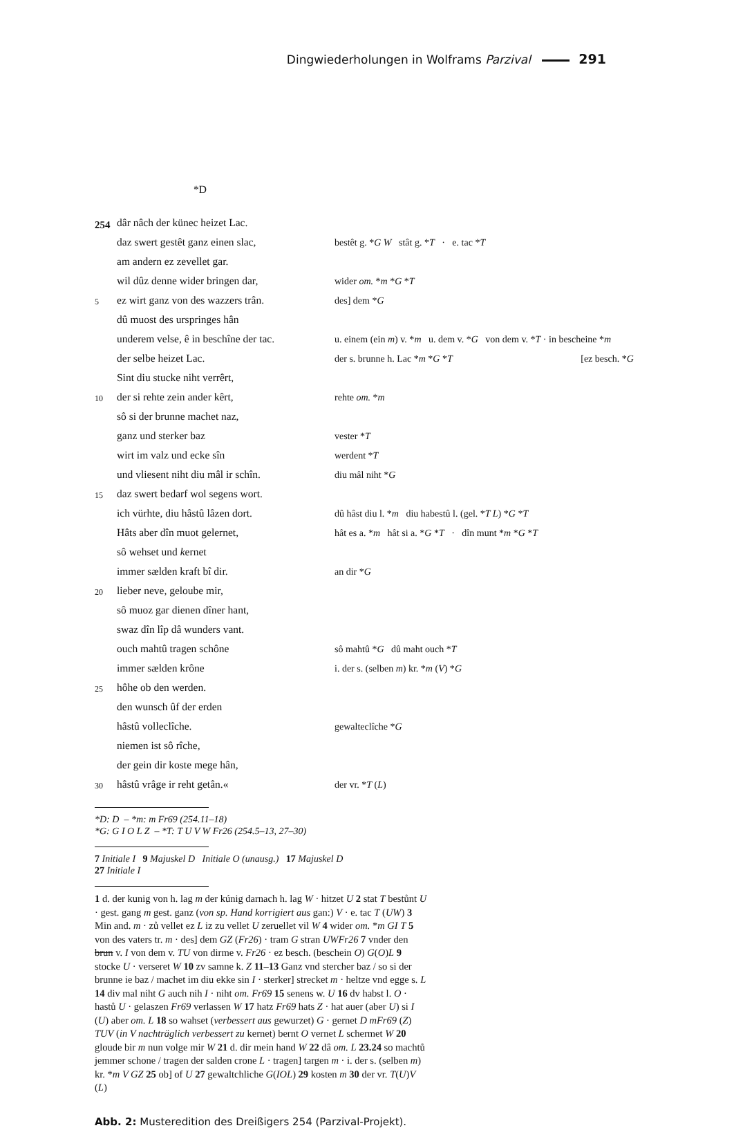Dingwiederholungen in Wolframs Parzival 291
*D
| 254 | dâr nâch der künec heizet Lac. | |
| | daz swert gestêt ganz einen slac, | bestêt g. * G W stât g. * T · e. tac * T |
| | am andern ez zevellet gar. | |
| | wil dûz denne wider bringen dar, | wider om. * m * G * T |
| 5 | ez wirt ganz von des wazzers trân. | des] dem * G |
| | dû muost des urspringes hân | |
| | underem velse, ê in beschîne der tac. | u. einem (ein m ) v. * m u. dem v. * G von dem v. * T · in bescheine * m |
| | der selbe heizet Lac. | der s. brunne h. Lac * m * G * T [ez besch. * G |
| | Sint diu stucke niht verrêrt, | |
| 10 | der si rehte zein ander kêrt, | rehte om. * m |
| | sô si der brunne machet naz, | |
| | ganz und sterker baz | vester * T |
| | wirt im valz und ecke sîn | werdent * T |
| | und vliesent niht diu mâl ir schîn. | diu mâl niht * G |
| 15 | daz swert bedarf wol segens wort. | |
| | ich vürhte, diu hâstû lâzen dort. | dû hâst diu l. * m diu habestû l. (gel. * T L ) * G * T |
| | Hâts aber dîn muot gelernet, | hât es a. * m hât si a. * G * T · dîn munt * m * G * T |
| | sô wehset und k ernet | |
| | immer sælden kraft bî dir. | an dir * G |
| 20 | lieber neve, geloube mir, | |
| | sô muoz gar dienen dîner hant, | |
| | swaz dîn lîp dâ wunders vant. | |
| | ouch mahtû tragen schône | sô mahtû * G dû maht ouch * T |
| | immer sælden krône | i. der s. (selben m ) kr. * m ( V ) * G |
| 25 | hôhe ob den werden. | |
| | den wunsch ûf der erden | |
| | hâstû volleclîche. | gewalteclîche * G |
| | niemen ist sô rîche, | |
| | der gein dir koste mege hân, | |
| 30 | hâstû vrâge ir reht getân.« | der vr. * T ( L ) |
*D: D – *m: m Fr69 (254.11–18)
*G: G I O L Z – *T: T U V W Fr26 (254.5–13, 27–30)
7 Initiale I 9 Majuskel D Initiale O (unausg.) 17 Majuskel D
27 Initiale I
1 d. der kunig von h. lag m der kúnig darnach h. lag W · hitzet U 2 stat T bestůnt U · gest. gang m gest. ganz (von sp. Hand korrigiert aus gan:) V · e. tac T (UW) 3 Min and. m · zů vellet ez L iz zu vellet U zeruellet vil W 4 wider om. *m GI T 5 von des vaters tr. m · des] dem GZ (Fr26) · tram G stran UWFr26 7 vnder den brun v. I von dem v. TU von dirme v. Fr26 · ez besch. (beschein O) G(O)L 9 stocke U · verseret W 10 zv samne k. Z 11–13 Ganz vnd stercher baz / so si der brunne ie baz / machet im diu ekke sin I · sterker] strecket m · heltze vnd egge s. L 14 div mal niht G auch nih I · niht om. Fr69 15 senens w. U 16 dv habst l. O · hastů U · gelaszen Fr69 verlassen W 17 hatz Fr69 hats Z · hat auer (aber U) si I (U) aber om. L 18 so wahset (verbessert aus gewurzet) G · gernet D mFr69 (Z) TUV (in V nachträglich verbessert zu kernet) bernt O vernet L schermet W 20 gloude bir m nun volge mir W 21 d. dir mein hand W 22 dâ om. L 23.24 so machtů jemmer schone / tragen der salden crone L · tragen] targen m · i. der s. (selben m) kr. *m V GZ 25 ob] of U 27 gewaltchliche G(IOL) 29 kosten m 30 der vr. T(U)V (L)
Abb. 2: Musteredition des Dreißigers 254 (Parzival-Projekt).